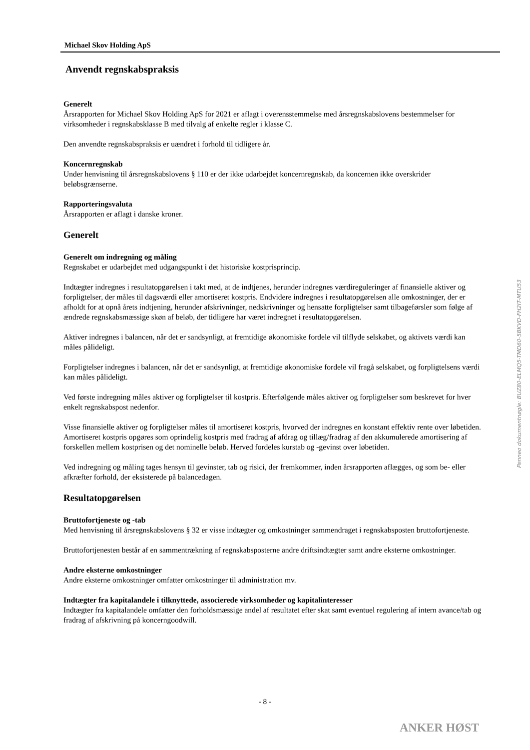Michael Skov Holding ApS
Anvendt regnskabspraksis
Generelt
Årsrapporten for Michael Skov Holding ApS for 2021 er aflagt i overensstemmelse med årsregnskabslovens bestemmelser for virksomheder i regnskabsklasse B med tilvalg af enkelte regler i klasse C.
Den anvendte regnskabspraksis er uændret i forhold til tidligere år.
Koncernregnskab
Under henvisning til årsregnskabslovens § 110 er der ikke udarbejdet koncernregnskab, da koncernen ikke overskrider beløbsgrænserne.
Rapporteringsvaluta
Årsrapporten er aflagt i danske kroner.
Generelt
Generelt om indregning og måling
Regnskabet er udarbejdet med udgangspunkt i det historiske kostprisprincip.
Indtægter indregnes i resultatopgørelsen i takt med, at de indtjenes, herunder indregnes værdireguleringer af finansielle aktiver og forpligtelser, der måles til dagsværdi eller amortiseret kostpris. Endvidere indregnes i resultatopgørelsen alle omkostninger, der er afholdt for at opnå årets indtjening, herunder afskrivninger, nedskrivninger og hensatte forpligtelser samt tilbageførsler som følge af ændrede regnskabsmæssige skøn af beløb, der tidligere har været indregnet i resultatopgørelsen.
Aktiver indregnes i balancen, når det er sandsynligt, at fremtidige økonomiske fordele vil tilflyde selskabet, og aktivets værdi kan måles pålideligt.
Forpligtelser indregnes i balancen, når det er sandsynligt, at fremtidige økonomiske fordele vil fragå selskabet, og forpligtelsens værdi kan måles pålideligt.
Ved første indregning måles aktiver og forpligtelser til kostpris. Efterfølgende måles aktiver og forpligtelser som beskrevet for hver enkelt regnskabspost nedenfor.
Visse finansielle aktiver og forpligtelser måles til amortiseret kostpris, hvorved der indregnes en konstant effektiv rente over løbetiden. Amortiseret kostpris opgøres som oprindelig kostpris med fradrag af afdrag og tillæg/fradrag af den akkumulerede amortisering af forskellen mellem kostprisen og det nominelle beløb. Herved fordeles kurstab og -gevinst over løbetiden.
Ved indregning og måling tages hensyn til gevinster, tab og risici, der fremkommer, inden årsrapporten aflægges, og som be- eller afkræfter forhold, der eksisterede på balancedagen.
Resultatopgørelsen
Bruttofortjeneste og -tab
Med henvisning til årsregnskabslovens § 32 er visse indtægter og omkostninger sammendraget i regnskabsposten bruttofortjeneste.
Bruttofortjenesten består af en sammentrækning af regnskabsposterne andre driftsindtægter samt andre eksterne omkostninger.
Andre eksterne omkostninger
Andre eksterne omkostninger omfatter omkostninger til administration mv.
Indtægter fra kapitalandele i tilknyttede, associerede virksomheder og kapitalinteresser
Indtægter fra kapitalandele omfatter den forholdsmæssige andel af resultatet efter skat samt eventuel regulering af intern avance/tab og fradrag af afskrivning på koncerngoodwill.
Penneo dokumentnøgle: BUZ80-ELMQ5-TMD60-5BKVD-FH2IT-MTU53
- 8 -
ANKER HØST